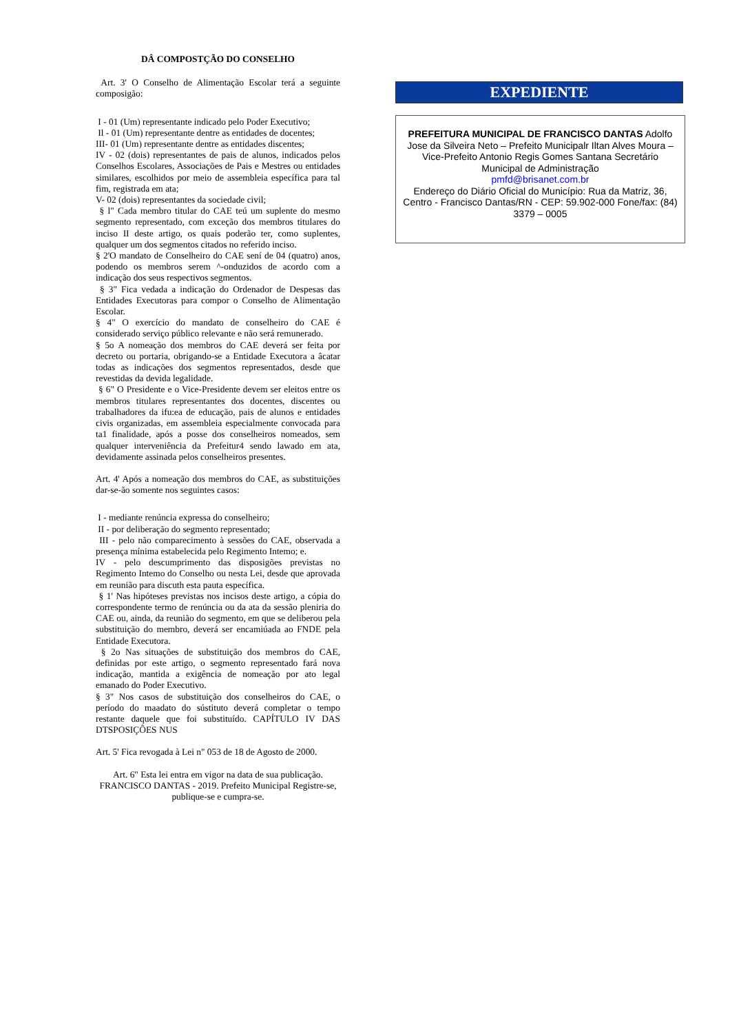DÂ COMPOSTÇÃO DO CONSELHO
Art. 3' O Conselho de Alimentação Escolar terá a seguinte composigão:
I - 01 (Um) representante indicado pelo Poder Executivo;
Il - 01 (Um) representante dentre as entidades de docentes;
III- 01 (Um) representante dentre as entidades discentes;
IV - 02 (dois) representantes de pais de alunos, indicados pelos Conselhos Escolares, Associações de Pais e Mestres ou entidades similares, escolhidos por meio de assembleia específica para tal fim, registrada em ata;
V- 02 (dois) representantes da sociedade civil;
§ l" Cada membro titular do CAE teú um suplente do mesmo segmento representado, com exceção dos membros titulares do inciso II deste artigo, os quais poderão ter, como suplentes, qualquer um dos segmentos citados no referido inciso.
§ 2'O mandato de Conselheiro do CAE sení de 04 (quatro) anos, podendo os membros serem ^-onduzidos de acordo com a indicação dos seus respectivos segmentos.
§ 3" Fica vedada a indicação do Ordenador de Despesas das Entidades Executoras para compor o Conselho de Alimentação Escolar.
§ 4" O exercício do mandato de conselheiro do CAE é considerado serviço público relevante e não será remunerado.
§ 5o A nomeação dos membros do CAE deverá ser feita por decreto ou portaria, obrigando-se a Entidade Executora a âcatar todas as indicações dos segmentos representados, desde que revestidas da devida legalidade.
§ 6" O Presidente e o Vice-Presidente devem ser eleitos entre os membros titulares representantes dos docentes, discentes ou trabalhadores da ifu:ea de educação, pais de alunos e entidades civis organizadas, em assembleia especialmente convocada para ta1 finalidade, após a posse dos conselheiros nomeados, sem qualquer interveniência da Prefeitur4 sendo lawado em ata, devidamente assinada pelos conselheiros presentes.
Art. 4' Após a nomeação dos membros do CAE, as substituições dar-se-ão somente nos seguintes casos:
I - mediante renúncia expressa do conselheiro;
II - por deliberação do segmento representado;
III - pelo não comparecimento à sessões do CAE, observada a presença mínima estabelecida pelo Regimento Intemo; e.
IV - pelo descumprimento das disposigões previstas no Regimento Intemo do Conselho ou nesta Lei, desde que aprovada em reunião para discuth esta pauta específica.
§ 1' Nas hipóteses previstas nos incisos deste artigo, a cópia do correspondente termo de renúncia ou da ata da sessão pleniria do CAE ou, ainda, da reunião do segmento, em que se deliberou pela substituição do membro, deverá ser encamiúada ao FNDE pela Entidade Executora.
§ 2o Nas situações de substituição dos membros do CAE, definidas por este artigo, o segmento representado fará nova indicação, mantida a exigência de nomeação por ato legal emanado do Poder Executivo.
§ 3" Nos casos de substituição dos conselheiros do CAE, o período do maadato do sústituto deverá completar o tempo restante daquele que foi substituído. CAPÍTULO IV DAS DTSPOSIÇÔES NUS
Art. 5' Fica revogada à Lei n" 053 de 18 de Agosto de 2000.
Art. 6" Esta lei entra em vigor na data de sua publicação. FRANCISCO DANTAS - 2019. Prefeito Municipal Registre-se, publique-se e cumpra-se.
EXPEDIENTE
PREFEITURA MUNICIPAL DE FRANCISCO DANTAS Adolfo Jose da Silveira Neto – Prefeito Municipalr Iltan Alves Moura – Vice-Prefeito Antonio Regis Gomes Santana Secretário Municipal de Administração
pmfd@brisanet.com.br
Endereço do Diário Oficial do Município: Rua da Matriz, 36, Centro - Francisco Dantas/RN - CEP: 59.902-000 Fone/fax: (84) 3379 – 0005